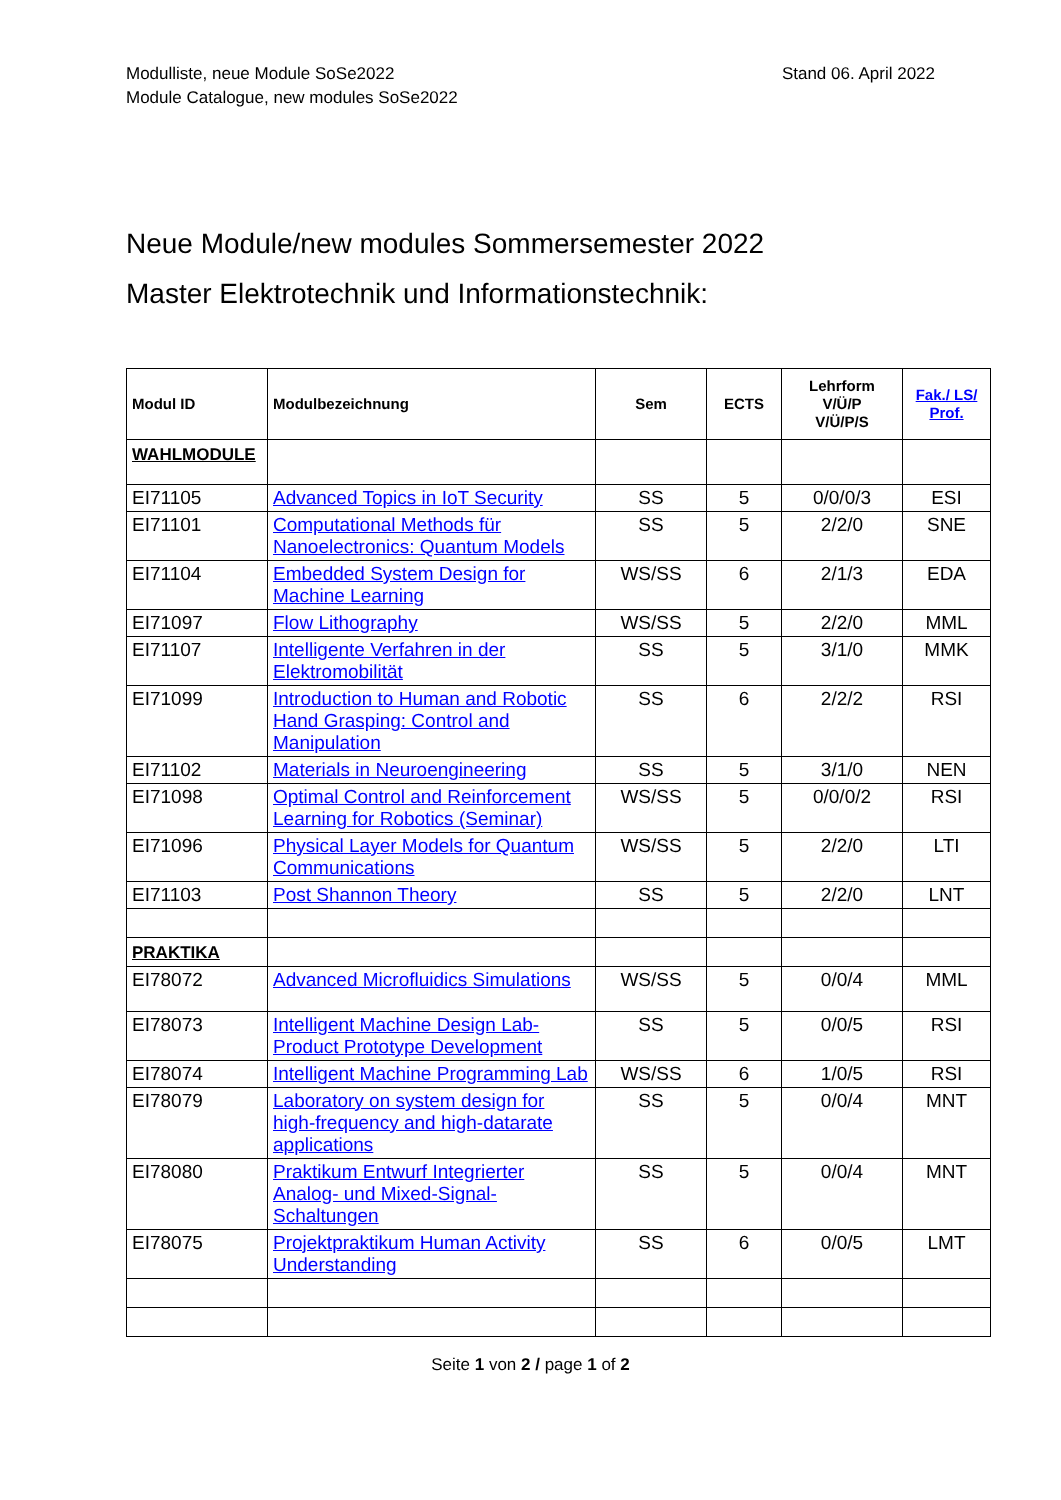Stand 06. April 2022 Modulliste, neue Module SoSe2022
Module Catalogue, new modules SoSe2022
Neue Module/new modules Sommersemester 2022
Master Elektrotechnik und Informationstechnik:
| Modul ID | Modulbezeichnung | Sem | ECTS | Lehrform V/Ü/P V/Ü/P/S | Fak./ LS/ Prof. |
| --- | --- | --- | --- | --- | --- |
| WAHLMODULE | | | | | |
| EI71105 | Advanced Topics in IoT Security | SS | 5 | 0/0/0/3 | ESI |
| EI71101 | Computational Methods für Nanoelectronics: Quantum Models | SS | 5 | 2/2/0 | SNE |
| EI71104 | Embedded System Design for Machine Learning | WS/SS | 6 | 2/1/3 | EDA |
| EI71097 | Flow Lithography | WS/SS | 5 | 2/2/0 | MML |
| EI71107 | Intelligente Verfahren in der Elektromobilität | SS | 5 | 3/1/0 | MMK |
| EI71099 | Introduction to Human and Robotic Hand Grasping: Control and Manipulation | SS | 6 | 2/2/2 | RSI |
| EI71102 | Materials in Neuroengineering | SS | 5 | 3/1/0 | NEN |
| EI71098 | Optimal Control and Reinforcement Learning for Robotics (Seminar) | WS/SS | 5 | 0/0/0/2 | RSI |
| EI71096 | Physical Layer Models for Quantum Communications | WS/SS | 5 | 2/2/0 | LTI |
| EI71103 | Post Shannon Theory | SS | 5 | 2/2/0 | LNT |
| PRAKTIKA | | | | | |
| EI78072 | Advanced Microfluidics Simulations | WS/SS | 5 | 0/0/4 | MML |
| EI78073 | Intelligent Machine Design Lab- Product Prototype Development | SS | 5 | 0/0/5 | RSI |
| EI78074 | Intelligent Machine Programming Lab | WS/SS | 6 | 1/0/5 | RSI |
| EI78079 | Laboratory on system design for high-frequency and high-datarate applications | SS | 5 | 0/0/4 | MNT |
| EI78080 | Praktikum Entwurf Integrierter Analog- und Mixed-Signal-Schaltungen | SS | 5 | 0/0/4 | MNT |
| EI78075 | Projektpraktikum Human Activity Understanding | SS | 6 | 0/0/5 | LMT |
Seite 1 von 2 / page 1 of 2